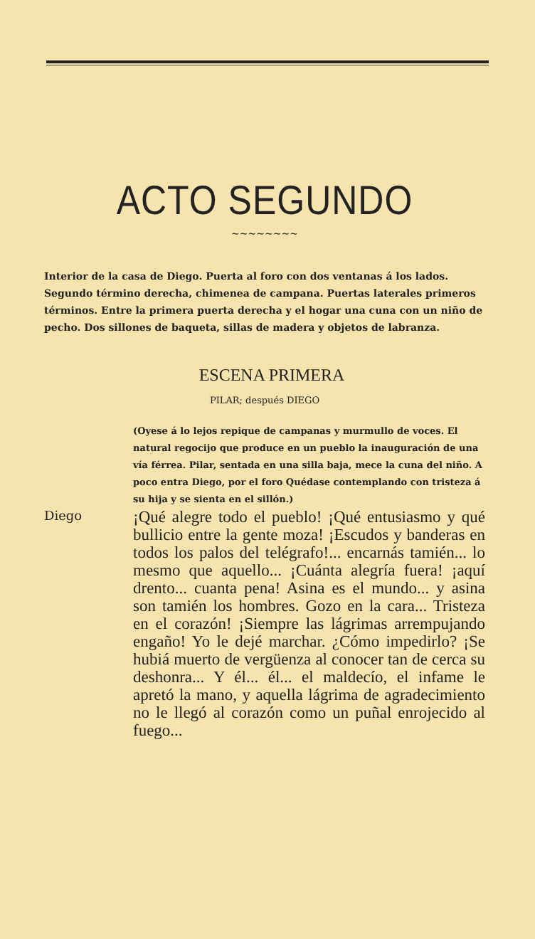ACTO SEGUNDO
~~~~~~~~
Interior de la casa de Diego. Puerta al foro con dos ventanas á los lados. Segundo término derecha, chimenea de campana. Puertas laterales primeros términos. Entre la primera puerta derecha y el hogar una cuna con un niño de pecho. Dos sillones de baqueta, sillas de madera y objetos de labranza.
ESCENA PRIMERA
PILAR; después DIEGO
(Oyese á lo lejos repique de campanas y murmullo de voces. El natural regocijo que produce en un pueblo la inauguración de una vía férrea. Pilar, sentada en una silla baja, mece la cuna del niño. A poco entra Diego, por el foro Quédase contemplando con tristeza á su hija y se sienta en el sillón.)
Diego
¡Qué alegre todo el pueblo! ¡Qué entusiasmo y qué bullicio entre la gente moza! ¡Escudos y banderas en todos los palos del telégrafo!... encarnás tamién... lo mesmo que aquello... ¡Cuánta alegría fuera! ¡aquí drento... cuanta pena! Asina es el mundo... y asina son tamién los hombres. Gozo en la cara... Tristeza en el corazón! ¡Siempre las lágrimas arrempujando engaño! Yo le dejé marchar. ¿Cómo impedirlo? ¡Se hubiá muerto de vergüenza al conocer tan de cerca su deshonra... Y él... él... el maldecío, el infame le apretó la mano, y aquella lágrima de agradecimiento no le llegó al corazón como un puñal enrojecido al fuego...